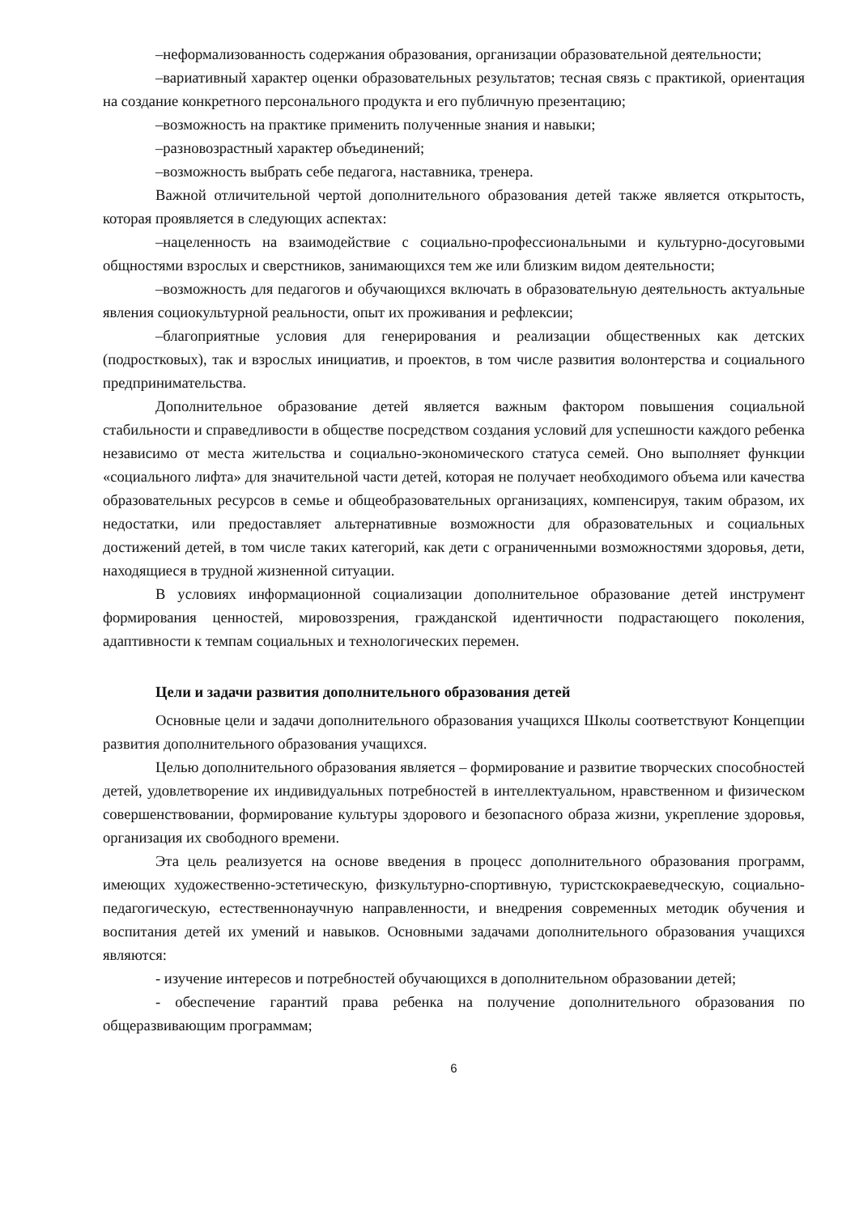–неформализованность содержания образования, организации образовательной деятельности;
–вариативный характер оценки образовательных результатов; тесная связь с практикой, ориентация на создание конкретного персонального продукта и его публичную презентацию;
–возможность на практике применить полученные знания и навыки;
–разновозрастный характер объединений;
–возможность выбрать себе педагога, наставника, тренера.
Важной отличительной чертой дополнительного образования детей также является открытость, которая проявляется в следующих аспектах:
–нацеленность на взаимодействие с социально-профессиональными и культурно-досуговыми общностями взрослых и сверстников, занимающихся тем же или близким видом деятельности;
–возможность для педагогов и обучающихся включать в образовательную деятельность актуальные явления социокультурной реальности, опыт их проживания и рефлексии;
–благоприятные условия для генерирования и реализации общественных как детских (подростковых), так и взрослых инициатив, и проектов, в том числе развития волонтерства и социального предпринимательства.
Дополнительное образование детей является важным фактором повышения социальной стабильности и справедливости в обществе посредством создания условий для успешности каждого ребенка независимо от места жительства и социально-экономического статуса семей. Оно выполняет функции «социального лифта» для значительной части детей, которая не получает необходимого объема или качества образовательных ресурсов в семье и общеобразовательных организациях, компенсируя, таким образом, их недостатки, или предоставляет альтернативные возможности для образовательных и социальных достижений детей, в том числе таких категорий, как дети с ограниченными возможностями здоровья, дети, находящиеся в трудной жизненной ситуации.
В условиях информационной социализации дополнительное образование детей инструмент формирования ценностей, мировоззрения, гражданской идентичности подрастающего поколения, адаптивности к темпам социальных и технологических перемен.
Цели и задачи развития дополнительного образования детей
Основные цели и задачи дополнительного образования учащихся Школы соответствуют Концепции развития дополнительного образования учащихся.
Целью дополнительного образования является – формирование и развитие творческих способностей детей, удовлетворение их индивидуальных потребностей в интеллектуальном, нравственном и физическом совершенствовании, формирование культуры здорового и безопасного образа жизни, укрепление здоровья, организация их свободного времени.
Эта цель реализуется на основе введения в процесс дополнительного образования программ, имеющих художественно-эстетическую, физкультурно-спортивную, туристскокраеведческую, социально-педагогическую, естественнонаучную направленности, и внедрения современных методик обучения и воспитания детей их умений и навыков. Основными задачами дополнительного образования учащихся являются:
- изучение интересов и потребностей обучающихся в дополнительном образовании детей;
- обеспечение гарантий права ребенка на получение дополнительного образования по общеразвивающим программам;
6